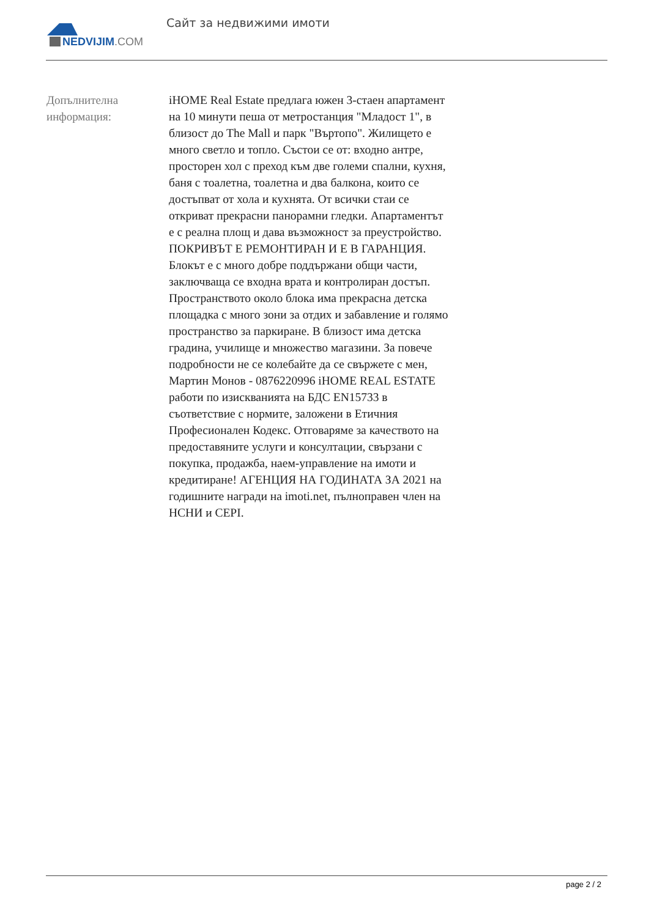NEDVIJIM.COM
Сайт за недвижими имоти
Допълнителна информация:
iHOME Real Estate предлага южен 3-стаен апартамент на 10 минути пеша от метростанция "Младост 1", в близост до The Mall и парк "Въртопо". Жилището е много светло и топло. Състои се от: входно антре, просторен хол с преход към две големи спални, кухня, баня с тоалетна, тоалетна и два балкона, които се достъпват от хола и кухнята. От всички стаи се откриват прекрасни панорамни гледки. Апартаментът е с реална площ и дава възможност за преустройство. ПОКРИВЪТ Е РЕМОНТИРАН И Е В ГАРАНЦИЯ. Блокът е с много добре поддържани общи части, заключваща се входна врата и контролиран достъп. Пространството около блока има прекрасна детска площадка с много зони за отдих и забавление и голямо пространство за паркиране. В близост има детска градина, училище и множество магазини. За повече подробности не се колебайте да се свържете с мен, Мартин Монов - 0876220996 iHOME REAL ESTATE работи по изискванията на БДС EN15733 в съответствие с нормите, заложени в Етичния Професионален Кодекс. Отговаряме за качеството на предоставяните услуги и консултации, свързани с покупка, продажба, наем-управление на имоти и кредитиране! АГЕНЦИЯ НА ГОДИНАТА ЗА 2021 на годишните награди на imoti.net, пълноправен член на НСНИ и CEPI.
page 2 / 2